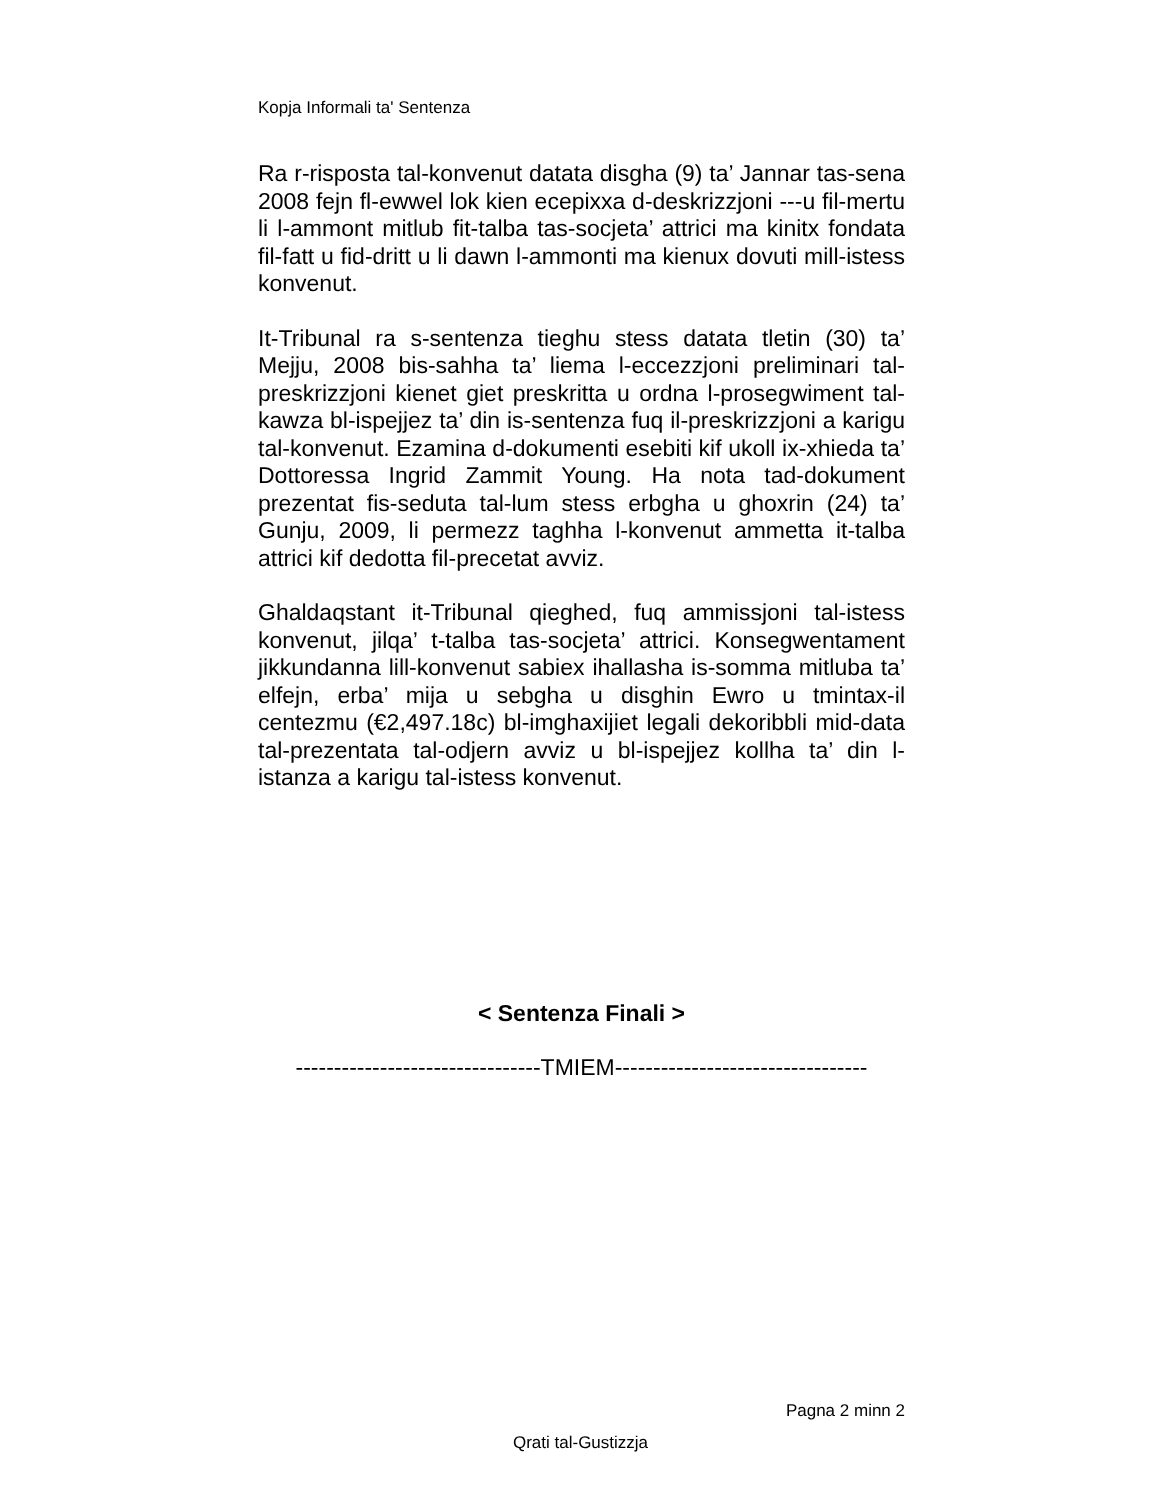Kopja Informali ta' Sentenza
Ra r-risposta tal-konvenut datata disgha (9) ta’ Jannar tas-sena 2008 fejn fl-ewwel lok kien ecepixxa d-deskrizzjoni ---u fil-mertu li l-ammont mitlub fit-talba tas-socjeta’ attrici ma kinitx fondata fil-fatt u fid-dritt u li dawn l-ammonti ma kienux dovuti mill-istess konvenut.
It-Tribunal ra s-sentenza tieghu stess datata tletin (30) ta’ Mejju, 2008 bis-sahha ta’ liema l-eccezzjoni preliminari tal-preskrizzjoni kienet giet preskritta u ordna l-prosegwiment tal-kawza bl-ispejjez ta’ din is-sentenza fuq il-preskrizzjoni a karigu tal-konvenut. Ezamina d-dokumenti esebiti kif ukoll ix-xhieda ta’ Dottoressa Ingrid Zammit Young. Ha nota tad-dokument prezentat fis-seduta tal-lum stess erbgha u ghoxrin (24) ta’ Gunju, 2009, li permezz taghha l-konvenut ammetta it-talba attrici kif dedotta fil-precetat avviz.
Ghaldaqstant it-Tribunal qieghed, fuq ammissjoni tal-istess konvenut, jilqa’ t-talba tas-socjeta’ attrici. Konsegwentament jikkundanna lill-konvenut sabiex ihallasha is-somma mitluba ta’ elfejn, erba’ mija u sebgha u disghin Ewro u tmintax-il centezmu (€2,497.18c) bl-imghaxijiet legali dekoribbli mid-data tal-prezentata tal-odjern avviz u bl-ispejjez kollha ta’ din l-istanza a karigu tal-istess konvenut.
< Sentenza Finali >
--------------------------------TMIEM---------------------------------
Pagna 2 minn 2
Qrati tal-Gustizzja